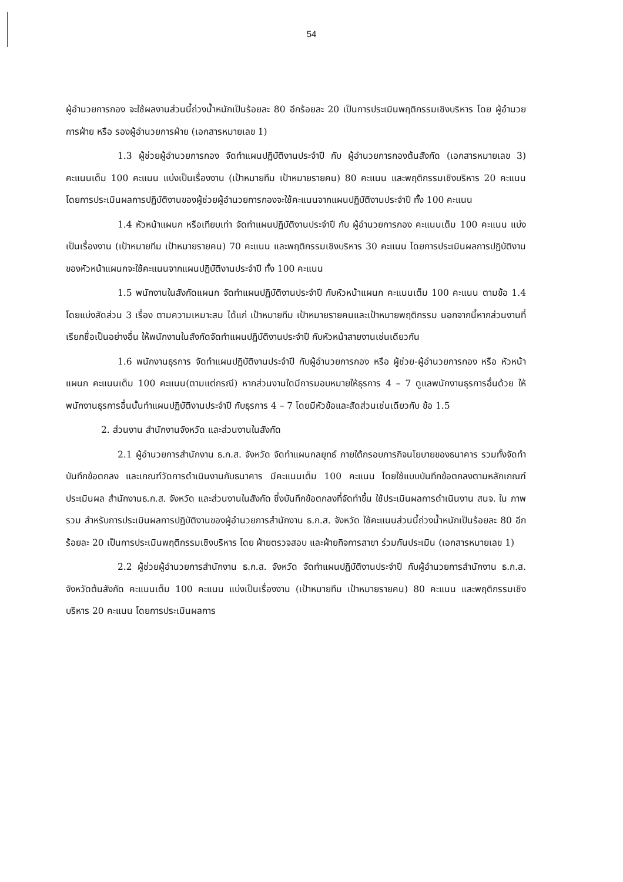54
ผู้อำนวยการกอง จะใช้ผลงานส่วนนี้ถ่วงน้ำหนักเป็นร้อยละ 80 อีกร้อยละ 20 เป็นการประเมินพฤติกรรมเชิงบริหาร โดย ผู้อำนวยการฝ่าย หรือ รองผู้อำนวยการฝ่าย (เอกสารหมายเลข 1)
1.3 ผู้ช่วยผู้อำนวยการกอง จัดทำแผนปฏิบัติงานประจำปี กับ ผู้อำนวยการกองต้นสังกัด (เอกสารหมายเลข 3) คะแนนเต็ม 100 คะแนน แบ่งเป็นเรื่องงาน (เป้าหมายทีม เป้าหมายรายคน) 80 คะแนน และพฤติกรรมเชิงบริหาร 20 คะแนน โดยการประเมินผลการปฏิบัติงานของผู้ช่วยผู้อำนวยการกองจะใช้คะแนนจากแผนปฏิบัติงานประจำปี ทั้ง 100 คะแนน
1.4 หัวหน้าแผนก หรือเทียบเท่า จัดทำแผนปฏิบัติงานประจำปี กับ ผู้อำนวยการกอง คะแนนเต็ม 100 คะแนน แบ่งเป็นเรื่องงาน (เป้าหมายทีม เป้าหมายรายคน) 70 คะแนน และพฤติกรรมเชิงบริหาร 30 คะแนน โดยการประเมินผลการปฏิบัติงานของหัวหน้าแผนกจะใช้คะแนนจากแผนปฏิบัติงานประจำปี ทั้ง 100 คะแนน
1.5 พนักงานในสังกัดแผนก จัดทำแผนปฏิบัติงานประจำปี กับหัวหน้าแผนก คะแนนเต็ม 100 คะแนน ตามข้อ 1.4 โดยแบ่งสัดส่วน 3 เรื่อง ตามความเหมาะสม ได้แก่ เป้าหมายทีม เป้าหมายรายคนและเป้าหมายพฤติกรรม นอกจากนี้หากส่วนงานที่เรียกชื่อเป็นอย่างอื่น ให้พนักงานในสังกัดจัดทำแผนปฏิบัติงานประจำปี กับหัวหน้าสายงานเช่นเดียวกัน
1.6 พนักงานธุรการ จัดทำแผนปฏิบัติงานประจำปี กับผู้อำนวยการกอง หรือ ผู้ช่วย-ผู้อำนวยการกอง หรือ หัวหน้าแผนก คะแนนเต็ม 100 คะแนน(ตามแต่กรณี) หากส่วนงานใดมีการมอบหมายให้ธุรการ 4 – 7 ดูแลพนักงานธุรการอื่นด้วย ให้พนักงานธุรการอื่นนั้นทำแผนปฏิบัติงานประจำปี กับธุรการ 4 – 7 โดยมีหัวข้อและสัดส่วนเช่นเดียวกับ ข้อ 1.5
2. ส่วนงาน สำนักงานจังหวัด และส่วนงานในสังกัด
2.1 ผู้อำนวยการสำนักงาน ธ.ก.ส. จังหวัด จัดทำแผนกลยุทธ์ ภายใต้กรอบภารกิจนโยบายของธนาคาร รวมทั้งจัดทำบันทึกข้อตกลง และเกณฑ์วัดการดำเนินงานกับธนาคาร มีคะแนนเต็ม 100 คะแนน โดยใช้แบบบันทึกข้อตกลงตามหลักเกณฑ์ประเมินผล สำนักงานธ.ก.ส. จังหวัด และส่วนงานในสังกัด ซึ่งบันทึกข้อตกลงที่จัดทำขึ้น ใช้ประเมินผลการดำเนินงาน สนจ. ใน ภาพรวม สำหรับการประเมินผลการปฏิบัติงานของผู้อำนวยการสำนักงาน ธ.ก.ส. จังหวัด ใช้คะแนนส่วนนี้ถ่วงน้ำหนักเป็นร้อยละ 80 อีกร้อยละ 20 เป็นการประเมินพฤติกรรมเชิงบริหาร โดย ฝ่ายตรวจสอบ และฝ่ายกิจการสาขา ร่วมกันประเมิน (เอกสารหมายเลข 1)
2.2 ผู้ช่วยผู้อำนวยการสำนักงาน ธ.ก.ส. จังหวัด จัดทำแผนปฏิบัติงานประจำปี กับผู้อำนวยการสำนักงาน ธ.ก.ส. จังหวัดต้นสังกัด คะแนนเต็ม 100 คะแนน แบ่งเป็นเรื่องงาน (เป้าหมายทีม เป้าหมายรายคน) 80 คะแนน และพฤติกรรมเชิงบริหาร 20 คะแนน โดยการประเมินผลการ